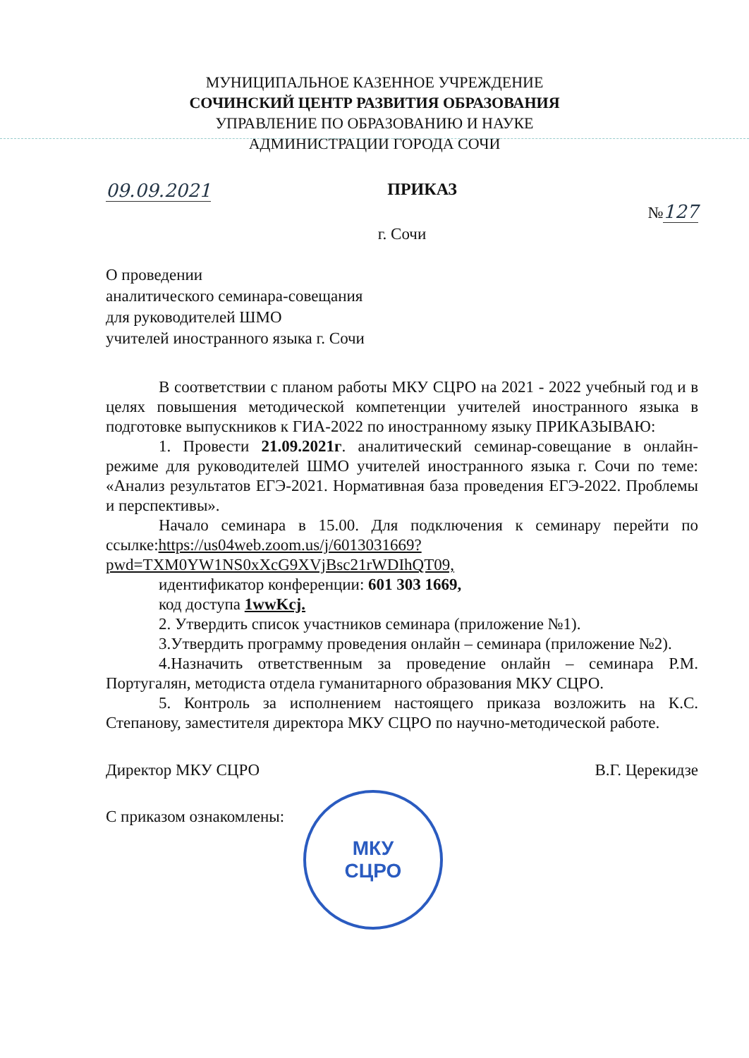МУНИЦИПАЛЬНОЕ КАЗЕННОЕ УЧРЕЖДЕНИЕ
СОЧИНСКИЙ ЦЕНТР РАЗВИТИЯ ОБРАЗОВАНИЯ
УПРАВЛЕНИЕ ПО ОБРАЗОВАНИЮ И НАУКЕ
АДМИНИСТРАЦИИ ГОРОДА СОЧИ
МКУ
СЦРО
09.09.2021 ПРИКАЗ №127
г. Сочи
О проведении
аналитического семинара-совещания
для руководителей ШМО
учителей иностранного языка г. Сочи
В соответствии с планом работы МКУ СЦРО на 2021 - 2022 учебный год и в целях повышения методической компетенции учителей иностранного языка в подготовке выпускников к ГИА-2022 по иностранному языку ПРИКАЗЫВАЮ:
1. Провести 21.09.2021г. аналитический семинар-совещание в онлайн-режиме для руководителей ШМО учителей иностранного языка г. Сочи по теме: «Анализ результатов ЕГЭ-2021. Нормативная база проведения ЕГЭ-2022. Проблемы и перспективы».
Начало семинара в 15.00. Для подключения к семинару перейти по ссылке:https://us04web.zoom.us/j/6013031669?pwd=TXM0YW1NS0xXcG9XVjBsc21rWDIhQT09,
идентификатор конференции: 601 303 1669,
код доступа 1wwKcj.
2. Утвердить список участников семинара (приложение №1).
3.Утвердить программу проведения онлайн – семинара (приложение №2).
4.Назначить ответственным за проведение онлайн – семинара Р.М. Португалян, методиста отдела гуманитарного образования МКУ СЦРО.
5. Контроль за исполнением настоящего приказа возложить на К.С. Степанову, заместителя директора МКУ СЦРО по научно-методической работе.
Директор МКУ СЦРО В.Г. Церекидзе
С приказом ознакомлены: